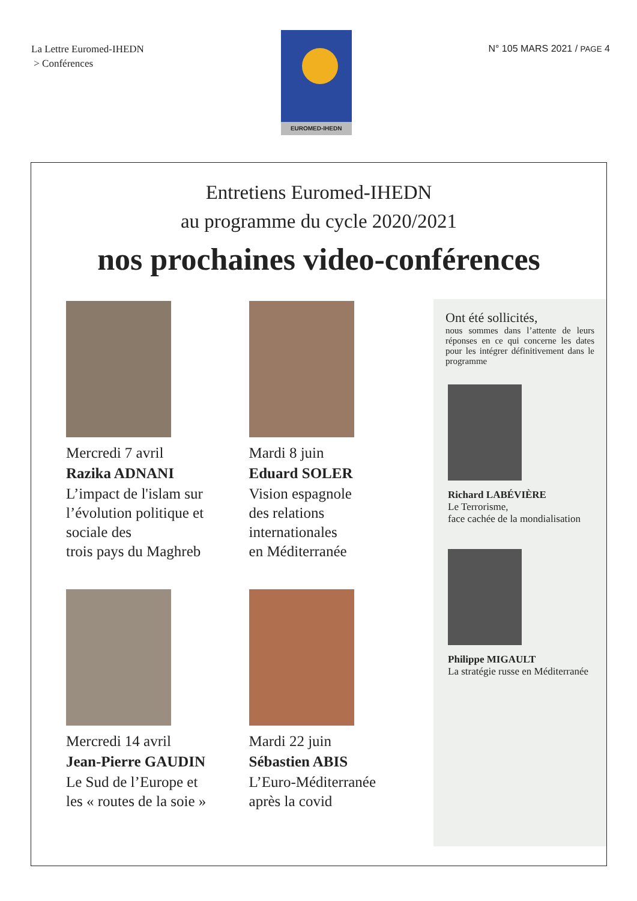La Lettre Euromed-IHEDN
> Conférences
EUROMED-IHEDN
N° 105 MARS 2021 / PAGE 4
Entretiens Euromed-IHEDN
au programme du cycle 2020/2021
nos prochaines video-conférences
Mercredi 7 avril
Razika ADNANI
L’impact de l'islam sur l’évolution politique et sociale des
trois pays du Maghreb
Mercredi 14 avril
Jean-Pierre GAUDIN
Le Sud de l’Europe et
les « routes de la soie »
Mardi 8 juin
Eduard SOLER
Vision espagnole
des relations
internationales
en Méditerranée
Mardi 22 juin
Sébastien ABIS
L’Euro-Méditerranée
après la covid
Ont été sollicités,
nous sommes dans l’attente de leurs réponses en ce qui concerne les dates pour les intégrer définitivement dans le programme
Richard LABÉVIÈRE
Le Terrorisme,
face cachée de la mondialisation
Philippe MIGAULT
La stratégie russe en Méditerranée